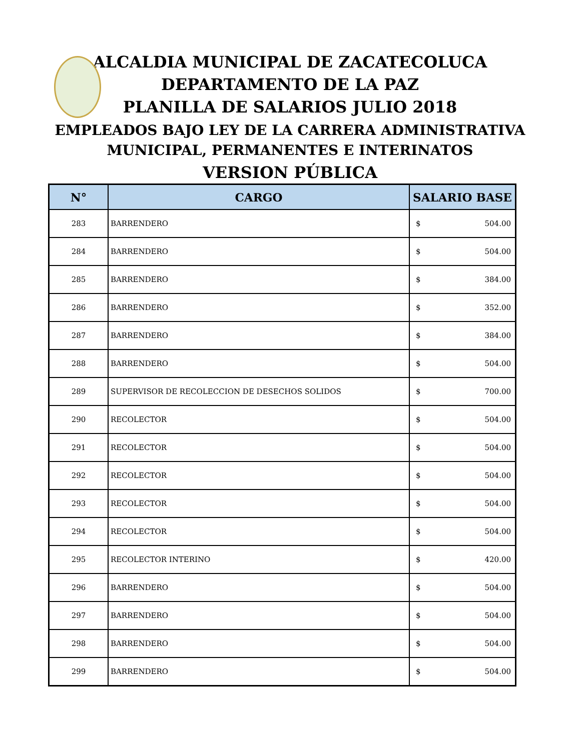ALCALDIA MUNICIPAL DE ZACATECOLUCA
DEPARTAMENTO DE LA PAZ
PLANILLA DE SALARIOS JULIO 2018
EMPLEADOS BAJO LEY DE LA CARRERA ADMINISTRATIVA
MUNICIPAL, PERMANENTES E INTERINATOS
VERSION PÚBLICA
| N° | CARGO | SALARIO BASE |
| --- | --- | --- |
| 283 | BARRENDERO | $ 504.00 |
| 284 | BARRENDERO | $ 504.00 |
| 285 | BARRENDERO | $ 384.00 |
| 286 | BARRENDERO | $ 352.00 |
| 287 | BARRENDERO | $ 384.00 |
| 288 | BARRENDERO | $ 504.00 |
| 289 | SUPERVISOR DE RECOLECCION DE DESECHOS SOLIDOS | $ 700.00 |
| 290 | RECOLECTOR | $ 504.00 |
| 291 | RECOLECTOR | $ 504.00 |
| 292 | RECOLECTOR | $ 504.00 |
| 293 | RECOLECTOR | $ 504.00 |
| 294 | RECOLECTOR | $ 504.00 |
| 295 | RECOLECTOR INTERINO | $ 420.00 |
| 296 | BARRENDERO | $ 504.00 |
| 297 | BARRENDERO | $ 504.00 |
| 298 | BARRENDERO | $ 504.00 |
| 299 | BARRENDERO | $ 504.00 |